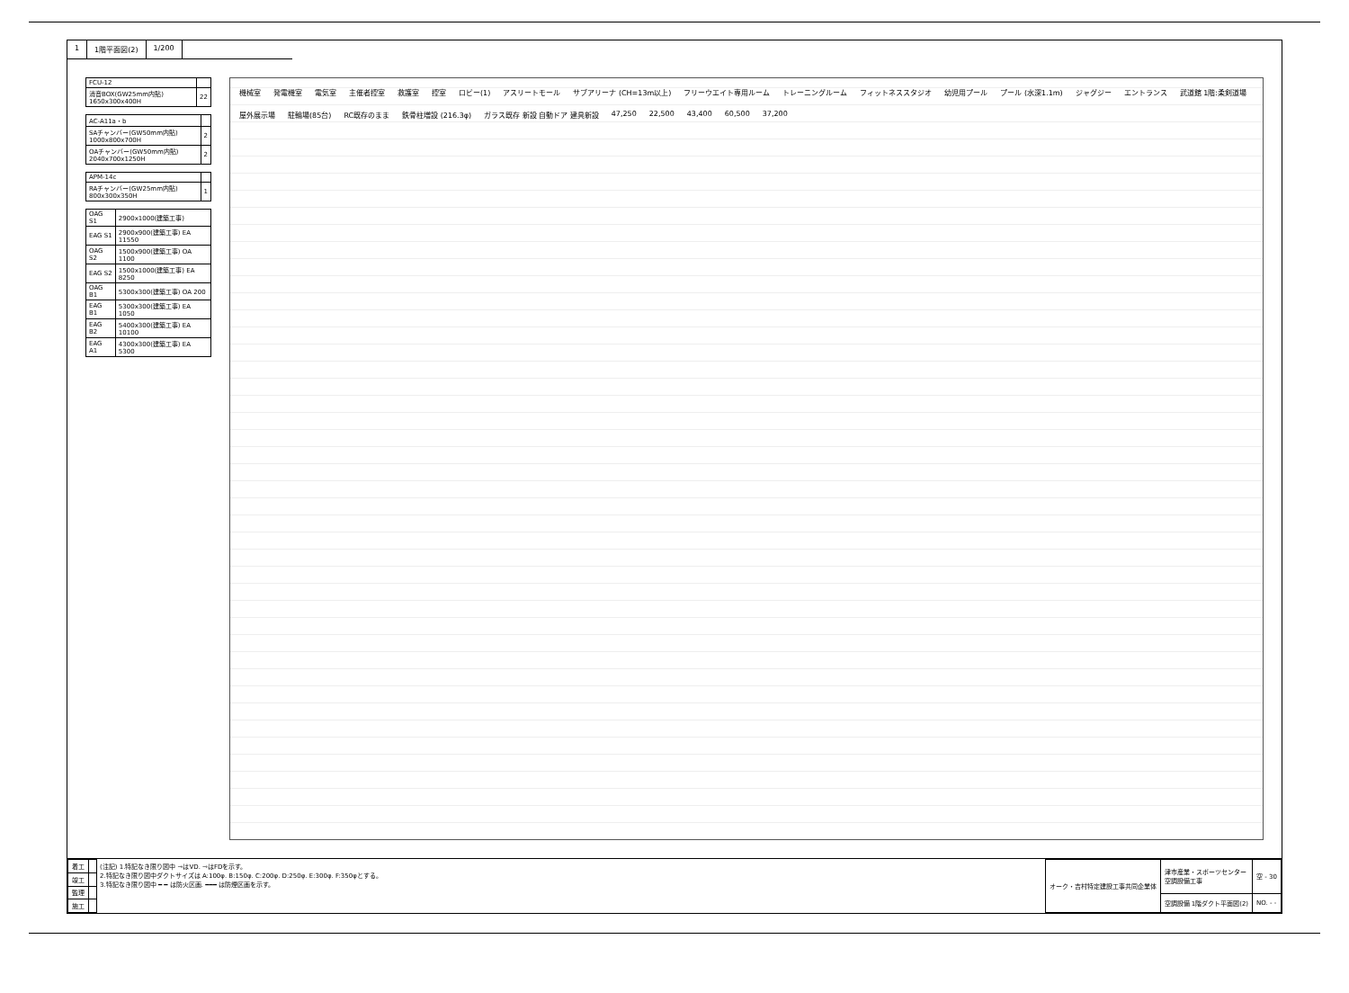1 1階平面図(2) 1/200
| FCU-12 | |
| 消音BOX(GW25mm内貼) 1650x300x400H | 22 |
| AC-A11a・b | |
| SAチャンバー(GW50mm内貼) 1000x800x700H | 2 |
| OAチャンバー(GW50mm内貼) 2040x700x1250H | 2 |
| APM-14c | |
| RAチャンバー(GW25mm内貼) 800x300x350H | 1 |
| OAG S1 | 2900x1000(建築工事) |
| EAG S1 | 2900x900(建築工事) EA 11550 |
| OAG S2 | 1500x900(建築工事) OA 1100 |
| EAG S2 | 1500x1000(建築工事) EA 8250 |
| OAG B1 | 5300x300(建築工事) OA 200 |
| EAG B1 | 5300x300(建築工事) EA 1050 |
| EAG B2 | 5400x300(建築工事) EA 10100 |
| EAG A1 | 4300x300(建築工事) EA 5300 |
機械室 発電機室 電気室 主催者控室 救護室 控室 ロビー(1) アスリートモール サブアリーナ (CH=13m以上) フリーウエイト専用ルーム トレーニングルーム フィットネススタジオ 幼児用プール プール (水深1.1m) ジャグジー エントランス 武道館 1階:柔剣道場 屋外展示場 駐輪場(85台) RC既存のまま 鉄骨柱増設 (216.3φ) ガラス既存 新設 自動ドア 建具新設 47,250 22,500 43,400 60,500 37,200
| 着工 | |
| 竣工 | |
| 監理 | |
| 施工 | |
(注記) 1.特記なき限り図中 ⇾はVD. ⇾はFDを示す。
2.特記なき限り図中ダクトサイズは A:100φ. B:150φ. C:200φ. D:250φ. E:300φ. F:350φとする。
3.特記なき限り図中 ━ ━ は防火区画. ━━━ は防煙区画を示す。
| オーク・吉村特定建設工事共同企業体 | 津市産業・スポーツセンター 空調設備工事 | 空 - 30 |
| | 空調設備 1階ダクト平面図(2) | NO. - - |